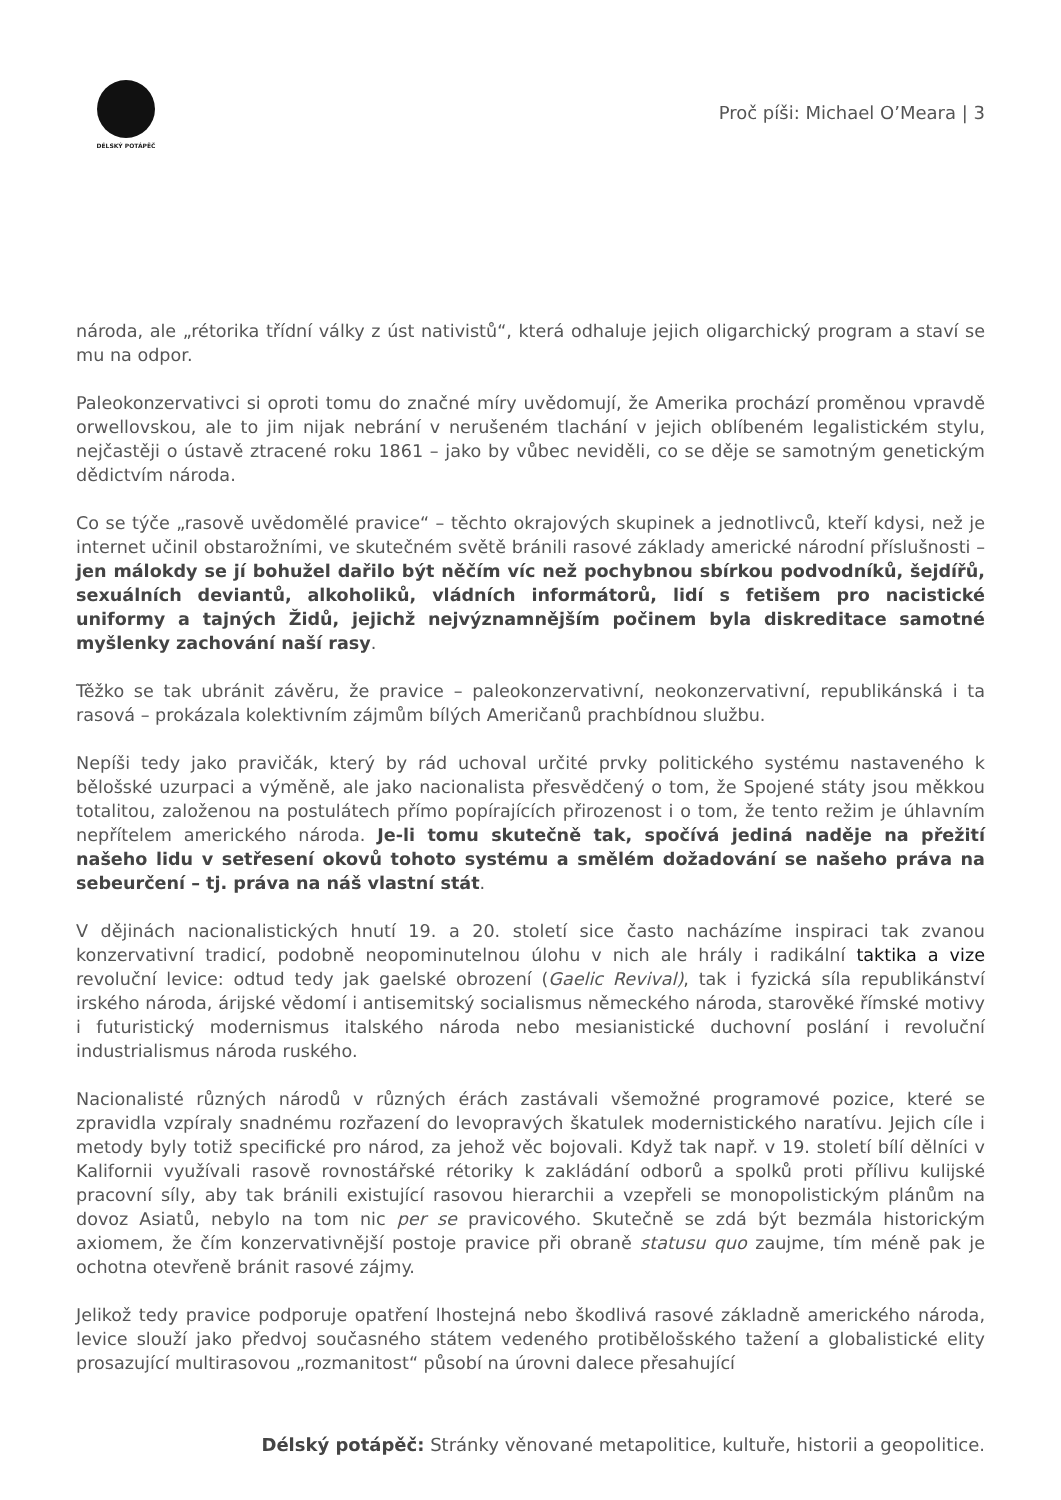DÉLSKÝ POTÁPĚČ
Proč píši: Michael O’Meara | 3
národa, ale „rétorika třídní války z úst nativistů“, která odhaluje jejich oligarchický program a staví se mu na odpor.
Paleokonzervativci si oproti tomu do značné míry uvědomují, že Amerika prochází proměnou vpravdě orwellovskou, ale to jim nijak nebrání v nerušeném tlachání v jejich oblíbeném legalistickém stylu, nejčastěji o ústavě ztracené roku 1861 – jako by vůbec neviděli, co se děje se samotným genetickým dědictvím národa.
Co se týče „rasově uvědomělé pravice“ – těchto okrajových skupinek a jednotlivců, kteří kdysi, než je internet učinil obstarožními, ve skutečném světě bránili rasové základy americké národní příslušnosti – jen málokdy se jí bohužel dařilo být něčím víc než pochybnou sbírkou podvodníků, šejdířů, sexuálních deviantů, alkoholiků, vládních informátorů, lidí s fetišem pro nacistické uniformy a tajných Židů, jejichž nejvýznamnějším počinem byla diskreditace samotné myšlenky zachování naší rasy.
Těžko se tak ubránit závěru, že pravice – paleokonzervativní, neokonzervativní, republikánská i ta rasová – prokázala kolektivním zájmům bílých Američanů prachbídnou službu.
Nepíši tedy jako pravičák, který by rád uchoval určité prvky politického systému nastaveného k bělošské uzurpaci a výměně, ale jako nacionalista přesvědčený o tom, že Spojené státy jsou měkkou totalitou, založenou na postulátech přímo popírajících přirozenost i o tom, že tento režim je úhlavním nepřítelem amerického národa. Je-li tomu skutečně tak, spočívá jediná naděje na přežití našeho lidu v setřesení okovů tohoto systému a smělém dožadování se našeho práva na sebeurčení – tj. práva na náš vlastní stát.
V dějinách nacionalistických hnutí 19. a 20. století sice často nacházíme inspiraci tak zvanou konzervativní tradicí, podobně neopominutelnou úlohu v nich ale hrály i radikální taktika a vize revoluční levice: odtud tedy jak gaelské obrození (Gaelic Revival), tak i fyzická síla republikánství irského národa, árijské vědomí i antisemitský socialismus německého národa, starověké římské motivy i futuristický modernismus italského národa nebo mesianistické duchovní poslání i revoluční industrialismus národa ruského.
Nacionalisté různých národů v různých érách zastávali všemožné programové pozice, které se zpravidla vzpíraly snadnému rozřazení do levopravých škatulek modernistického naratívu. Jejich cíle i metody byly totiž specifické pro národ, za jehož věc bojovali. Když tak např. v 19. století bílí dělníci v Kalifornii využívali rasově rovnostářské rétoriky k zakládání odborů a spolků proti přílivu kulijské pracovní síly, aby tak bránili existující rasovou hierarchii a vzepřeli se monopolistickým plánům na dovoz Asiatů, nebylo na tom nic per se pravicového. Skutečně se zdá být bezmála historickým axiomem, že čím konzervativnější postoje pravice při obraně statusu quo zaujme, tím méně pak je ochotna otevřeně bránit rasové zájmy.
Jelikož tedy pravice podporuje opatření lhostejná nebo škodlivá rasové základně amerického národa, levice slouží jako předvoj současného státem vedeného protibělošského tažení a globalistické elity prosazující multirasovou „rozmanitost“ působí na úrovni dalece přesahující
Délský potápěč: Stránky věnované metapolitice, kultuře, historii a geopolitice.